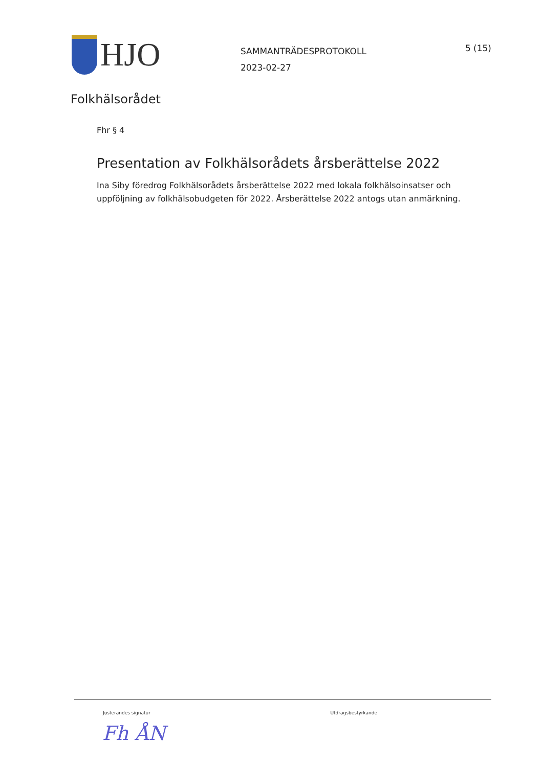HJO
SAMMANTRÄDESPROTOKOLL
2023-02-27
5 (15)
Folkhälsorådet
Fhr § 4
Presentation av Folkhälsorådets årsberättelse 2022
Ina Siby föredrog Folkhälsorådets årsberättelse 2022 med lokala folkhälsoinsatser och uppföljning av folkhälsobudgeten för 2022. Årsberättelse 2022 antogs utan anmärkning.
Justerandes signatur Utdragsbestyrkande
Fh ÅN